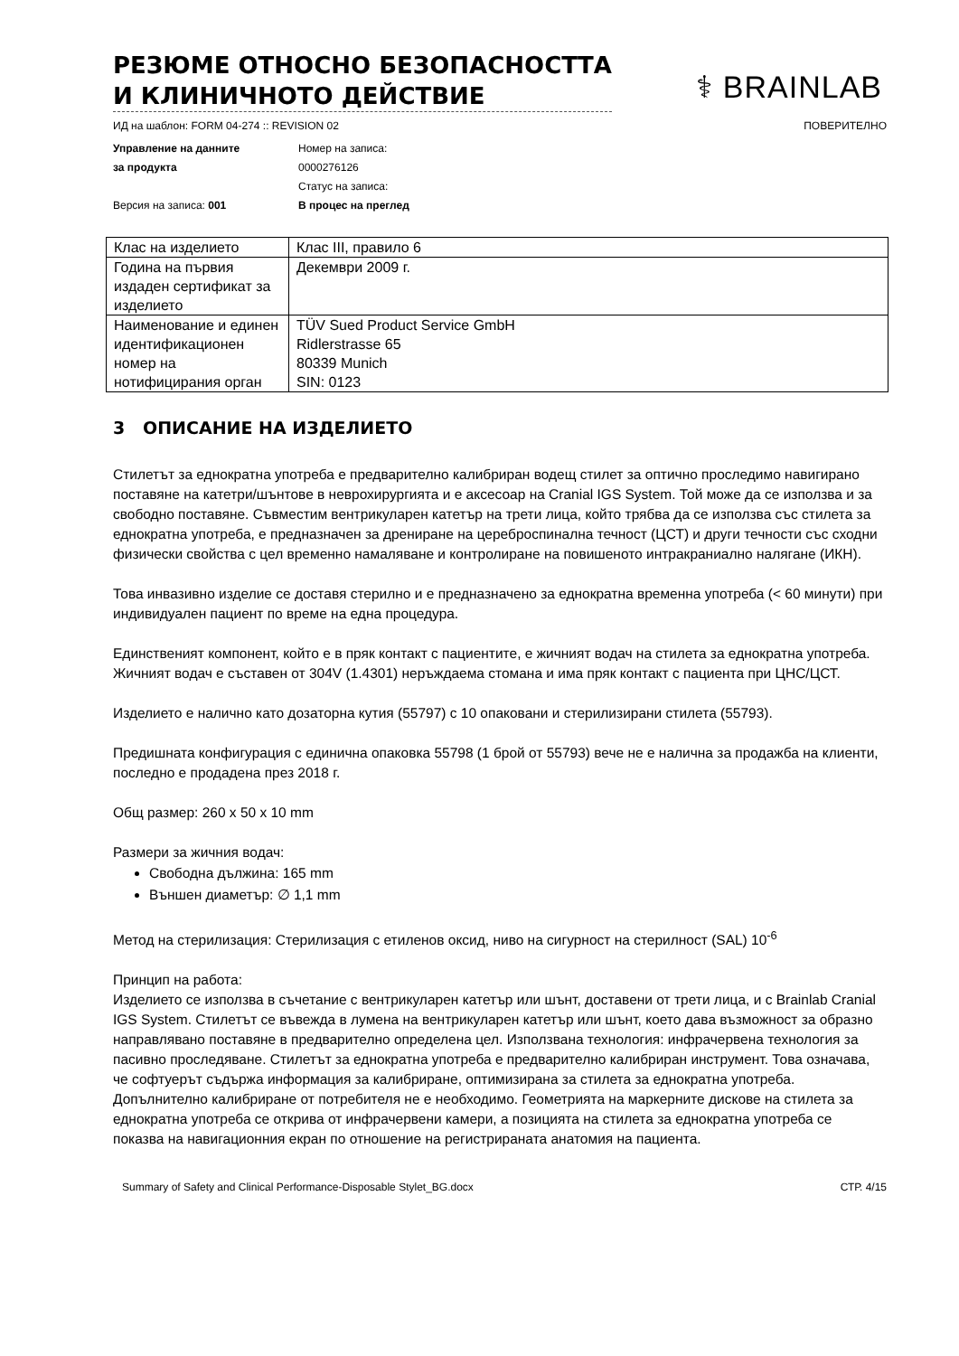РЕЗЮМЕ ОТНОСНО БЕЗОПАСНОСТТА
И КЛИНИЧНОТО ДЕЙСТВИЕ
⚕ BRAINLAB
ИД на шаблон: FORM 04-274 :: REVISION 02 ПОВЕРИТЕЛНО
Управление на данните
за продукта
Версия на записа: 001
Номер на записа:
0000276126
Статус на записа:
В процес на преглед
| Клас на изделието | Клас III, правило 6 |
| Година на първия издаден сертификат за изделието | Декември 2009 г. |
| Наименование и единен идентификационен номер на нотифицирания орган | TÜV Sued Product Service GmbH Ridlerstrasse 65 80339 Munich SIN: 0123 |
3 ОПИСАНИЕ НА ИЗДЕЛИЕТО
Стилетът за еднократна употреба е предварително калибриран водещ стилет за оптично проследимо навигирано поставяне на катетри/шънтове в неврохирургията и е аксесоар на Cranial IGS System. Той може да се използва и за свободно поставяне. Съвместим вентрикуларен катетър на трети лица, който трябва да се използва със стилета за еднократна употреба, е предназначен за дрениране на цереброспинална течност (ЦСТ) и други течности със сходни физически свойства с цел временно намаляване и контролиране на повишеното интракраниално налягане (ИКН).
Това инвазивно изделие се доставя стерилно и е предназначено за еднократна временна употреба (< 60 минути) при индивидуален пациент по време на една процедура.
Единственият компонент, който е в пряк контакт с пациентите, е жичният водач на стилета за еднократна употреба. Жичният водач е съставен от 304V (1.4301) неръждаема стомана и има пряк контакт с пациента при ЦНС/ЦСТ.
Изделието е налично като дозаторна кутия (55797) с 10 опаковани и стерилизирани стилета (55793).
Предишната конфигурация с единична опаковка 55798 (1 брой от 55793) вече не е налична за продажба на клиенти, последно е продадена през 2018 г.
Общ размер: 260 x 50 x 10 mm
Размери за жичния водач:
Свободна дължина: 165 mm
Външен диаметър: ∅ 1,1 mm
Метод на стерилизация: Стерилизация с етиленов оксид, ниво на сигурност на стерилност (SAL) 10<sup>-6</sup>
Принцип на работа:
Изделието се използва в съчетание с вентрикуларен катетър или шънт, доставени от трети лица, и с Brainlab Cranial IGS System. Стилетът се въвежда в лумена на вентрикуларен катетър или шънт, което дава възможност за образно направлявано поставяне в предварително определена цел. Използвана технология: инфрачервена технология за пасивно проследяване. Стилетът за еднократна употреба е предварително калибриран инструмент. Това означава, че софтуерът съдържа информация за калибриране, оптимизирана за стилета за еднократна употреба. Допълнително калибриране от потребителя не е необходимо. Геометрията на маркерните дискове на стилета за еднократна употреба се открива от инфрачервени камери, а позицията на стилета за еднократна употреба се показва на навигационния екран по отношение на регистрираната анатомия на пациента.
Summary of Safety and Clinical Performance-Disposable Stylet_BG.docx СТР. 4/15